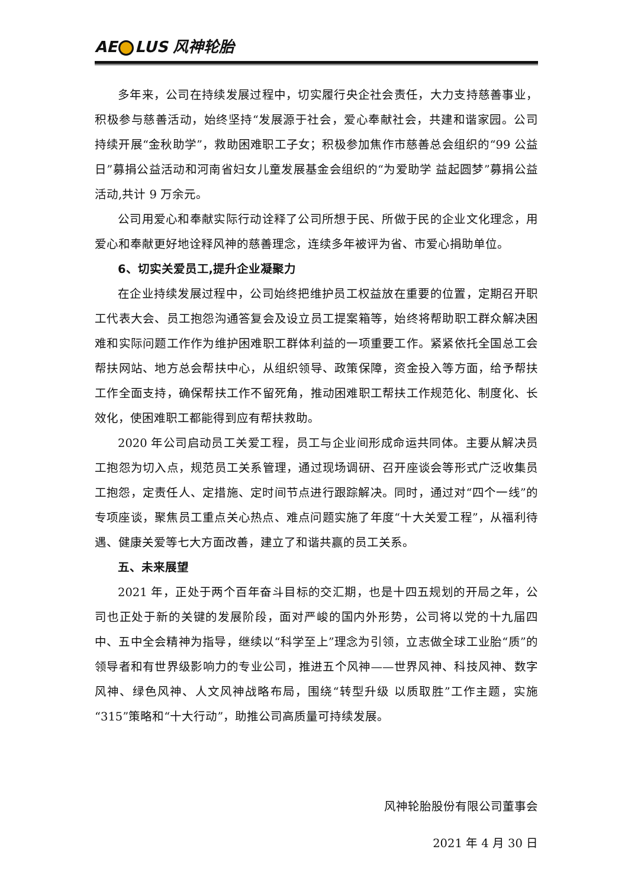AE LUS 风神轮胎
多年来，公司在持续发展过程中，切实履行央企社会责任，大力支持慈善事业，积极参与慈善活动，始终坚持“发展源于社会，爱心奉献社会，共建和谐家园。公司持续开展“金秋助学”，救助困难职工子女；积极参加焦作市慈善总会组织的“99 公益日”募捐公益活动和河南省妇女儿童发展基金会组织的“为爱助学 益起圆梦”募捐公益活动,共计 9 万余元。
公司用爱心和奉献实际行动诠释了公司所想于民、所做于民的企业文化理念，用爱心和奉献更好地诠释风神的慈善理念，连续多年被评为省、市爱心捐助单位。
6、切实关爱员工,提升企业凝聚力
在企业持续发展过程中，公司始终把维护员工权益放在重要的位置，定期召开职工代表大会、员工抱怨沟通答复会及设立员工提案箱等，始终将帮助职工群众解决困难和实际问题工作作为维护困难职工群体利益的一项重要工作。紧紧依托全国总工会帮扶网站、地方总会帮扶中心，从组织领导、政策保障，资金投入等方面，给予帮扶工作全面支持，确保帮扶工作不留死角，推动困难职工帮扶工作规范化、制度化、长效化，使困难职工都能得到应有帮扶救助。
2020 年公司启动员工关爱工程，员工与企业间形成命运共同体。主要从解决员工抱怨为切入点，规范员工关系管理，通过现场调研、召开座谈会等形式广泛收集员工抱怨，定责任人、定措施、定时间节点进行跟踪解决。同时，通过对“四个一线”的专项座谈，聚焦员工重点关心热点、难点问题实施了年度“十大关爱工程”，从福利待遇、健康关爱等七大方面改善，建立了和谐共赢的员工关系。
五、未来展望
2021 年，正处于两个百年奋斗目标的交汇期，也是十四五规划的开局之年，公司也正处于新的关键的发展阶段，面对严峻的国内外形势，公司将以党的十九届四中、五中全会精神为指导，继续以“科学至上”理念为引领，立志做全球工业胎“质”的领导者和有世界级影响力的专业公司，推进五个风神——世界风神、科技风神、数字风神、绿色风神、人文风神战略布局，围绕“转型升级 以质取胜”工作主题，实施“315”策略和“十大行动”，助推公司高质量可持续发展。
风神轮胎股份有限公司董事会
2021 年 4 月 30 日